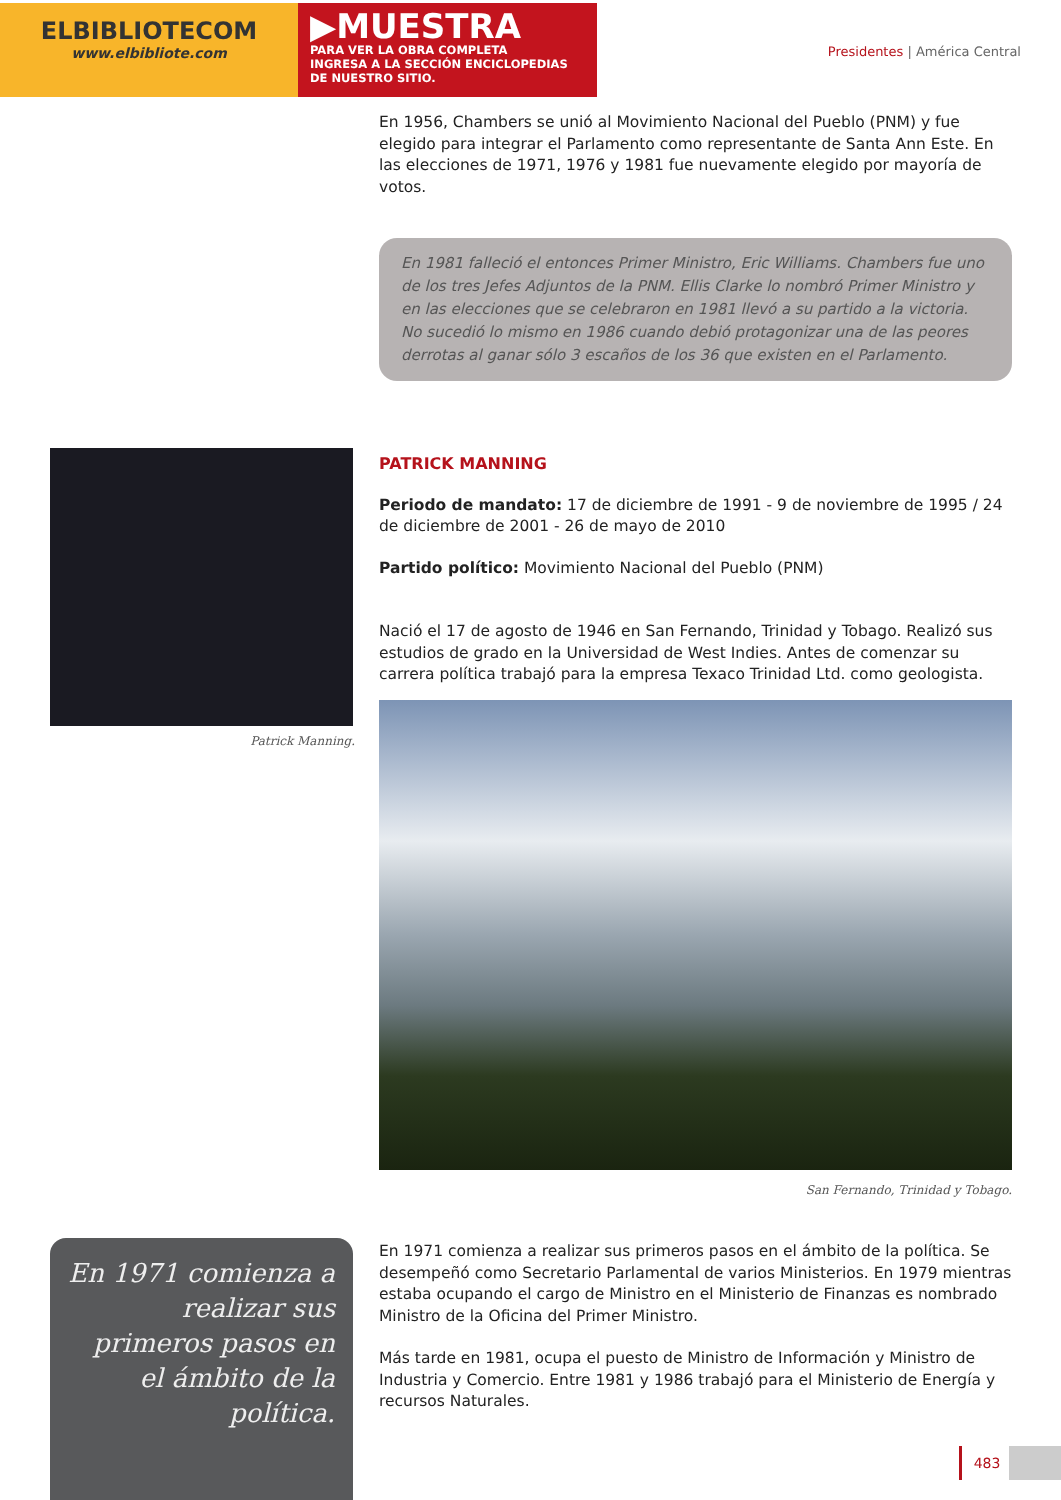ELBIBLIOTECOM
www.elbibliote.com
▶MUESTRA
PARA VER LA OBRA COMPLETA
INGRESA A LA SECCIÓN ENCICLOPEDIAS
DE NUESTRO SITIO.
Presidentes | América Central
En 1956, Chambers se unió al Movimiento Nacional del Pueblo (PNM) y fue elegido para integrar el Parlamento como representante de Santa Ann Este. En las elecciones de 1971, 1976 y 1981 fue nuevamente elegido por mayoría de votos.
En 1981 falleció el entonces Primer Ministro, Eric Williams. Chambers fue uno de los tres Jefes Adjuntos de la PNM. Ellis Clarke lo nombró Primer Ministro y en las elecciones que se celebraron en 1981 llevó a su partido a la victoria. No sucedió lo mismo en 1986 cuando debió protagonizar una de las peores derrotas al ganar sólo 3 escaños de los 36 que existen en el Parlamento.
Patrick Manning.
PATRICK MANNING
Periodo de mandato: 17 de diciembre de 1991 - 9 de noviembre de 1995 / 24 de diciembre de 2001 - 26 de mayo de 2010
Partido político: Movimiento Nacional del Pueblo (PNM)
Nació el 17 de agosto de 1946 en San Fernando, Trinidad y Tobago. Realizó sus estudios de grado en la Universidad de West Indies. Antes de comenzar su carrera política trabajó para la empresa Texaco Trinidad Ltd. como geologista.
San Fernando, Trinidad y Tobago.
En 1971 comienza a realizar sus primeros pasos en el ámbito de la política. Se desempeñó como Secretario Parlamental de varios Ministerios. En 1979 mientras estaba ocupando el cargo de Ministro en el Ministerio de Finanzas es nombrado Ministro de la Oficina del Primer Ministro.
Más tarde en 1981, ocupa el puesto de Ministro de Información y Ministro de Industria y Comercio. Entre 1981 y 1986 trabajó para el Ministerio de Energía y recursos Naturales.
En 1971 comienza a realizar sus primeros pasos en el ámbito de la política.
483